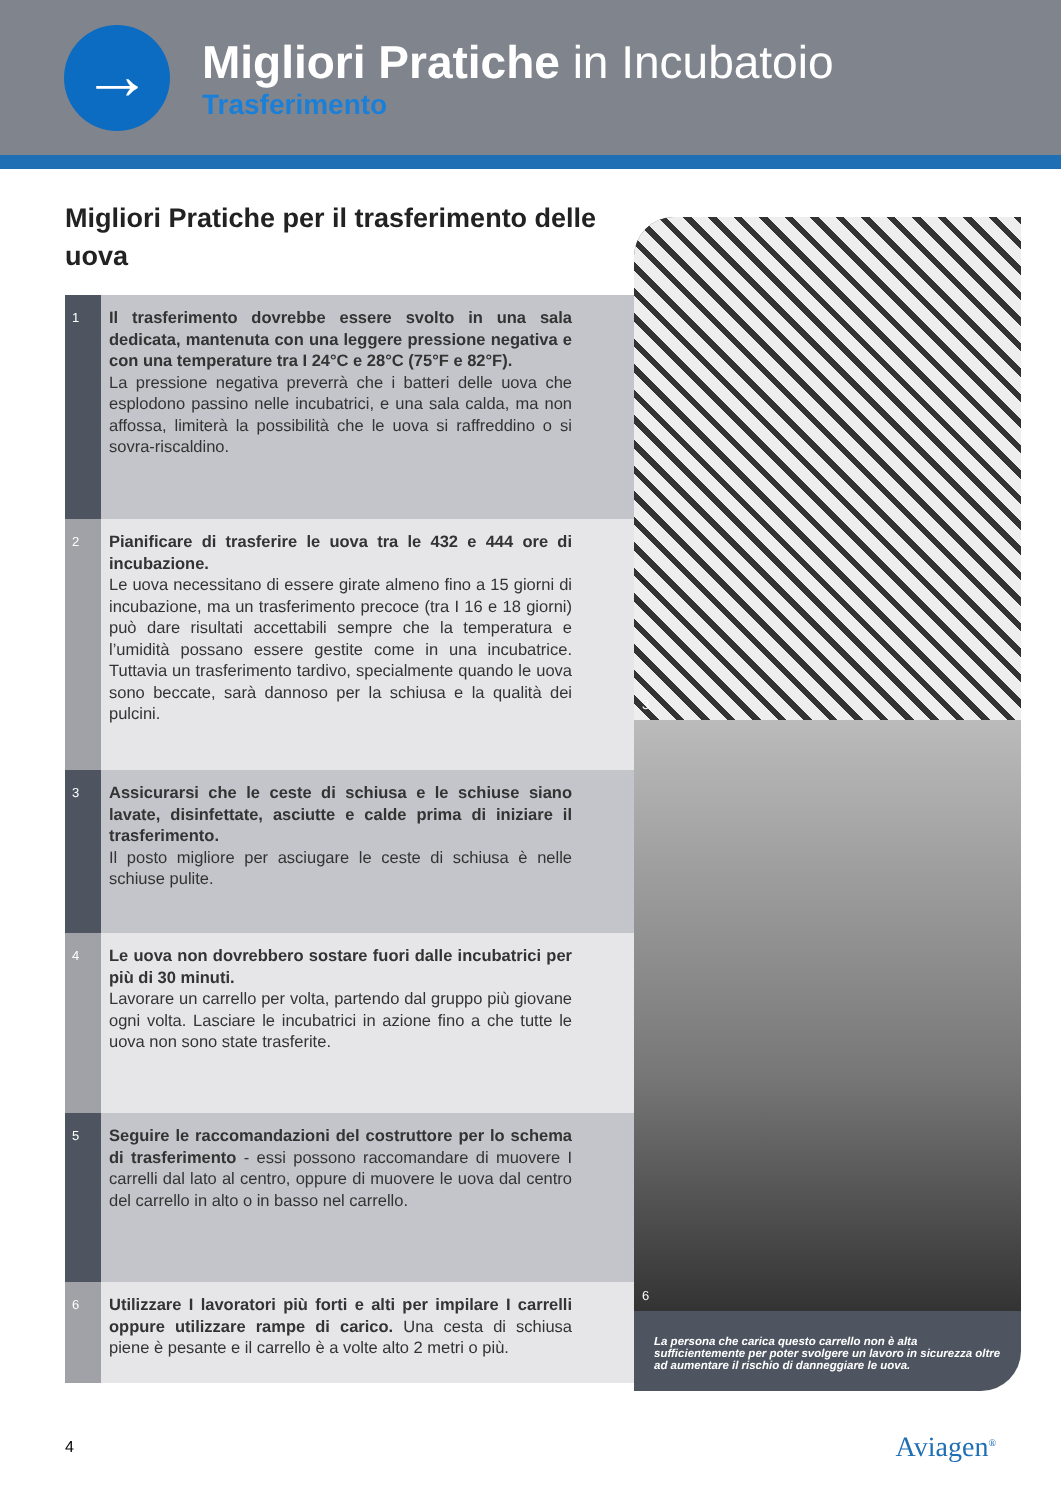→
Migliori Pratiche in Incubatoio
Trasferimento
Migliori Pratiche per il trasferimento delle uova
1
Il trasferimento dovrebbe essere svolto in una sala dedicata, mantenuta con una leggere pressione negativa e con una temperature tra I 24°C e 28°C (75°F e 82°F).
La pressione negativa preverrà che i batteri delle uova che esplodono passino nelle incubatrici, e una sala calda, ma non affossa, limiterà la possibilità che le uova si raffreddino o si sovra-riscaldino.
2
Pianificare di trasferire le uova tra le 432 e 444 ore di incubazione.
Le uova necessitano di essere girate almeno fino a 15 giorni di incubazione, ma un trasferimento precoce (tra I 16 e 18 giorni) può dare risultati accettabili sempre che la temperatura e l’umidità possano essere gestite come in una incubatrice. Tuttavia un trasferimento tardivo, specialmente quando le uova sono beccate, sarà dannoso per la schiusa e la qualità dei pulcini.
3
Assicurarsi che le ceste di schiusa e le schiuse siano lavate, disinfettate, asciutte e calde prima di iniziare il trasferimento.
Il posto migliore per asciugare le ceste di schiusa è nelle schiuse pulite.
4
Le uova non dovrebbero sostare fuori dalle incubatrici per più di 30 minuti.
Lavorare un carrello per volta, partendo dal gruppo più giovane ogni volta. Lasciare le incubatrici in azione fino a che tutte le uova non sono state trasferite.
5
Seguire le raccomandazioni del costruttore per lo schema di trasferimento - essi possono raccomandare di muovere I carrelli dal lato al centro, oppure di muovere le uova dal centro del carrello in alto o in basso nel carrello.
6
Utilizzare I lavoratori più forti e alti per impilare I carrelli oppure utilizzare rampe di carico. Una cesta di schiusa piene è pesante e il carrello è a volte alto 2 metri o più.
3
6
La persona che carica questo carrello non è alta sufficientemente per poter svolgere un lavoro in sicurezza oltre ad aumentare il rischio di danneggiare le uova.
4 Aviagen<sup>®</sup>